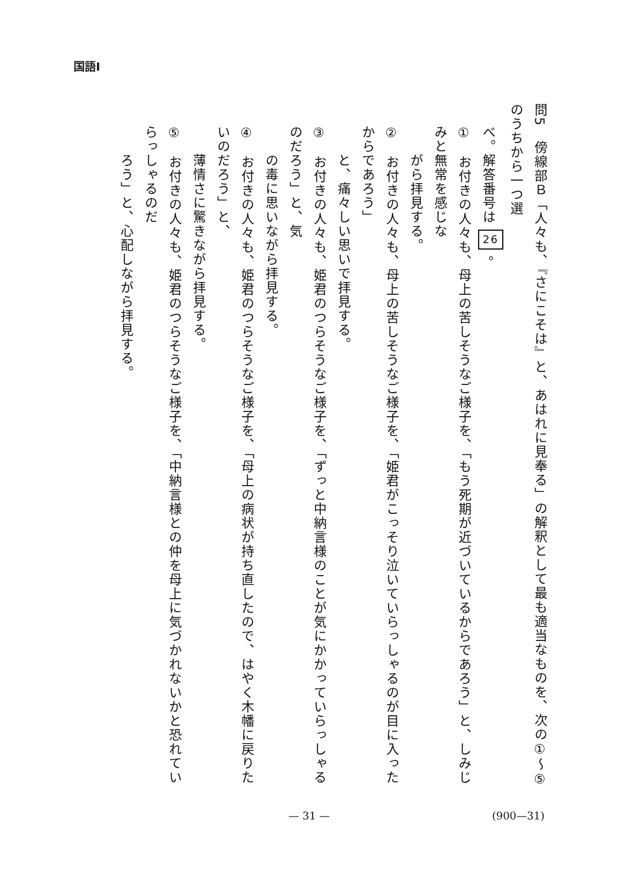国語Ⅰ
問5　傍線部Ｂ「人々も、『さにこそは』と、あはれに見奉る」の解釈として最も適当なものを、次の①～⑤のうちから一つ選
べ。解答番号は 26 。
①　お付きの人々も、母上の苦しそうなご様子を、「もう死期が近づいているからであろう」と、しみじみと無常を感じな
　　がら拝見する。
②　お付きの人々も、母上の苦しそうなご様子を、「姫君がこっそり泣いていらっしゃるのが目に入ったからであろう」
　　と、痛々しい思いで拝見する。
③　お付きの人々も、姫君のつらそうなご様子を、「ずっと中納言様のことが気にかかっていらっしゃるのだろう」と、気
　　の毒に思いながら拝見する。
④　お付きの人々も、姫君のつらそうなご様子を、「母上の病状が持ち直したので、はやく木幡に戻りたいのだろう」と、
　　薄情さに驚きながら拝見する。
⑤　お付きの人々も、姫君のつらそうなご様子を、「中納言様との仲を母上に気づかれないかと恐れていらっしゃるのだ
　　ろう」と、心配しながら拝見する。
— 31 — (900—31)